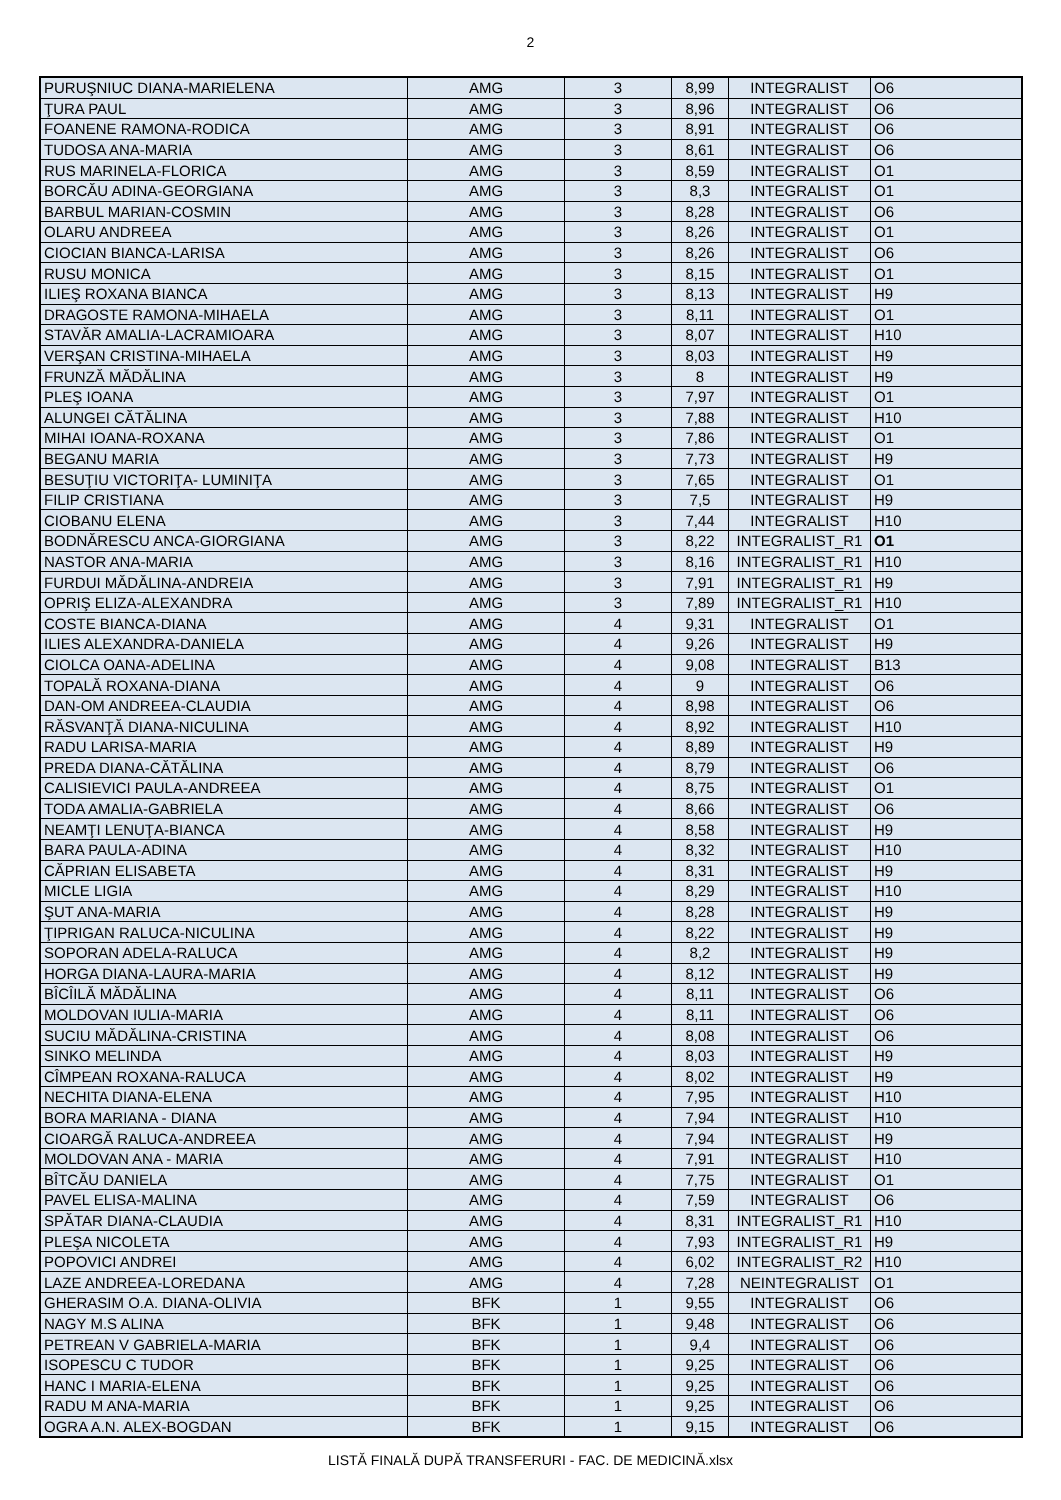2
| PURUŞNIUC DIANA-MARIELENA | AMG | 3 | 8,99 | INTEGRALIST | O6 |
| ŢURA PAUL | AMG | 3 | 8,96 | INTEGRALIST | O6 |
| FOANENE RAMONA-RODICA | AMG | 3 | 8,91 | INTEGRALIST | O6 |
| TUDOSA ANA-MARIA | AMG | 3 | 8,61 | INTEGRALIST | O6 |
| RUS MARINELA-FLORICA | AMG | 3 | 8,59 | INTEGRALIST | O1 |
| BORCĂU ADINA-GEORGIANA | AMG | 3 | 8,3 | INTEGRALIST | O1 |
| BARBUL MARIAN-COSMIN | AMG | 3 | 8,28 | INTEGRALIST | O6 |
| OLARU ANDREEA | AMG | 3 | 8,26 | INTEGRALIST | O1 |
| CIOCIAN BIANCA-LARISA | AMG | 3 | 8,26 | INTEGRALIST | O6 |
| RUSU MONICA | AMG | 3 | 8,15 | INTEGRALIST | O1 |
| ILIEŞ ROXANA BIANCA | AMG | 3 | 8,13 | INTEGRALIST | H9 |
| DRAGOSTE RAMONA-MIHAELA | AMG | 3 | 8,11 | INTEGRALIST | O1 |
| STAVĂR AMALIA-LACRAMIOARA | AMG | 3 | 8,07 | INTEGRALIST | H10 |
| VERŞAN CRISTINA-MIHAELA | AMG | 3 | 8,03 | INTEGRALIST | H9 |
| FRUNZĂ MĂDĂLINA | AMG | 3 | 8 | INTEGRALIST | H9 |
| PLEŞ IOANA | AMG | 3 | 7,97 | INTEGRALIST | O1 |
| ALUNGEI CĂTĂLINA | AMG | 3 | 7,88 | INTEGRALIST | H10 |
| MIHAI IOANA-ROXANA | AMG | 3 | 7,86 | INTEGRALIST | O1 |
| BEGANU MARIA | AMG | 3 | 7,73 | INTEGRALIST | H9 |
| BESUŢIU VICTORIŢA- LUMINIŢA | AMG | 3 | 7,65 | INTEGRALIST | O1 |
| FILIP CRISTIANA | AMG | 3 | 7,5 | INTEGRALIST | H9 |
| CIOBANU ELENA | AMG | 3 | 7,44 | INTEGRALIST | H10 |
| BODNĂRESCU ANCA-GIORGIANA | AMG | 3 | 8,22 | INTEGRALIST_R1 | O1 |
| NASTOR ANA-MARIA | AMG | 3 | 8,16 | INTEGRALIST_R1 | H10 |
| FURDUI MĂDĂLINA-ANDREIA | AMG | 3 | 7,91 | INTEGRALIST_R1 | H9 |
| OPRIŞ ELIZA-ALEXANDRA | AMG | 3 | 7,89 | INTEGRALIST_R1 | H10 |
| COSTE BIANCA-DIANA | AMG | 4 | 9,31 | INTEGRALIST | O1 |
| ILIES ALEXANDRA-DANIELA | AMG | 4 | 9,26 | INTEGRALIST | H9 |
| CIOLCA OANA-ADELINA | AMG | 4 | 9,08 | INTEGRALIST | B13 |
| TOPALĂ ROXANA-DIANA | AMG | 4 | 9 | INTEGRALIST | O6 |
| DAN-OM ANDREEA-CLAUDIA | AMG | 4 | 8,98 | INTEGRALIST | O6 |
| RĂSVANŢĂ DIANA-NICULINA | AMG | 4 | 8,92 | INTEGRALIST | H10 |
| RADU LARISA-MARIA | AMG | 4 | 8,89 | INTEGRALIST | H9 |
| PREDA DIANA-CĂTĂLINA | AMG | 4 | 8,79 | INTEGRALIST | O6 |
| CALISIEVICI PAULA-ANDREEA | AMG | 4 | 8,75 | INTEGRALIST | O1 |
| TODA AMALIA-GABRIELA | AMG | 4 | 8,66 | INTEGRALIST | O6 |
| NEAMŢI LENUŢA-BIANCA | AMG | 4 | 8,58 | INTEGRALIST | H9 |
| BARA PAULA-ADINA | AMG | 4 | 8,32 | INTEGRALIST | H10 |
| CĂPRIAN ELISABETA | AMG | 4 | 8,31 | INTEGRALIST | H9 |
| MICLE LIGIA | AMG | 4 | 8,29 | INTEGRALIST | H10 |
| ŞUT ANA-MARIA | AMG | 4 | 8,28 | INTEGRALIST | H9 |
| ŢIPRIGAN RALUCA-NICULINA | AMG | 4 | 8,22 | INTEGRALIST | H9 |
| SOPORAN ADELA-RALUCA | AMG | 4 | 8,2 | INTEGRALIST | H9 |
| HORGA DIANA-LAURA-MARIA | AMG | 4 | 8,12 | INTEGRALIST | H9 |
| BÎCÎILĂ MĂDĂLINA | AMG | 4 | 8,11 | INTEGRALIST | O6 |
| MOLDOVAN IULIA-MARIA | AMG | 4 | 8,11 | INTEGRALIST | O6 |
| SUCIU MĂDĂLINA-CRISTINA | AMG | 4 | 8,08 | INTEGRALIST | O6 |
| SINKO MELINDA | AMG | 4 | 8,03 | INTEGRALIST | H9 |
| CÎMPEAN ROXANA-RALUCA | AMG | 4 | 8,02 | INTEGRALIST | H9 |
| NECHITA DIANA-ELENA | AMG | 4 | 7,95 | INTEGRALIST | H10 |
| BORA MARIANA - DIANA | AMG | 4 | 7,94 | INTEGRALIST | H10 |
| CIOARGĂ RALUCA-ANDREEA | AMG | 4 | 7,94 | INTEGRALIST | H9 |
| MOLDOVAN ANA - MARIA | AMG | 4 | 7,91 | INTEGRALIST | H10 |
| BÎTCĂU DANIELA | AMG | 4 | 7,75 | INTEGRALIST | O1 |
| PAVEL ELISA-MALINA | AMG | 4 | 7,59 | INTEGRALIST | O6 |
| SPĂTAR DIANA-CLAUDIA | AMG | 4 | 8,31 | INTEGRALIST_R1 | H10 |
| PLEŞA NICOLETA | AMG | 4 | 7,93 | INTEGRALIST_R1 | H9 |
| POPOVICI ANDREI | AMG | 4 | 6,02 | INTEGRALIST_R2 | H10 |
| LAZE ANDREEA-LOREDANA | AMG | 4 | 7,28 | NEINTEGRALIST | O1 |
| GHERASIM O.A. DIANA-OLIVIA | BFK | 1 | 9,55 | INTEGRALIST | O6 |
| NAGY M.S ALINA | BFK | 1 | 9,48 | INTEGRALIST | O6 |
| PETREAN V GABRIELA-MARIA | BFK | 1 | 9,4 | INTEGRALIST | O6 |
| ISOPESCU C TUDOR | BFK | 1 | 9,25 | INTEGRALIST | O6 |
| HANC I MARIA-ELENA | BFK | 1 | 9,25 | INTEGRALIST | O6 |
| RADU M ANA-MARIA | BFK | 1 | 9,25 | INTEGRALIST | O6 |
| OGRA A.N. ALEX-BOGDAN | BFK | 1 | 9,15 | INTEGRALIST | O6 |
LISTĂ FINALĂ DUPĂ TRANSFERURI - FAC. DE MEDICINĂ.xlsx